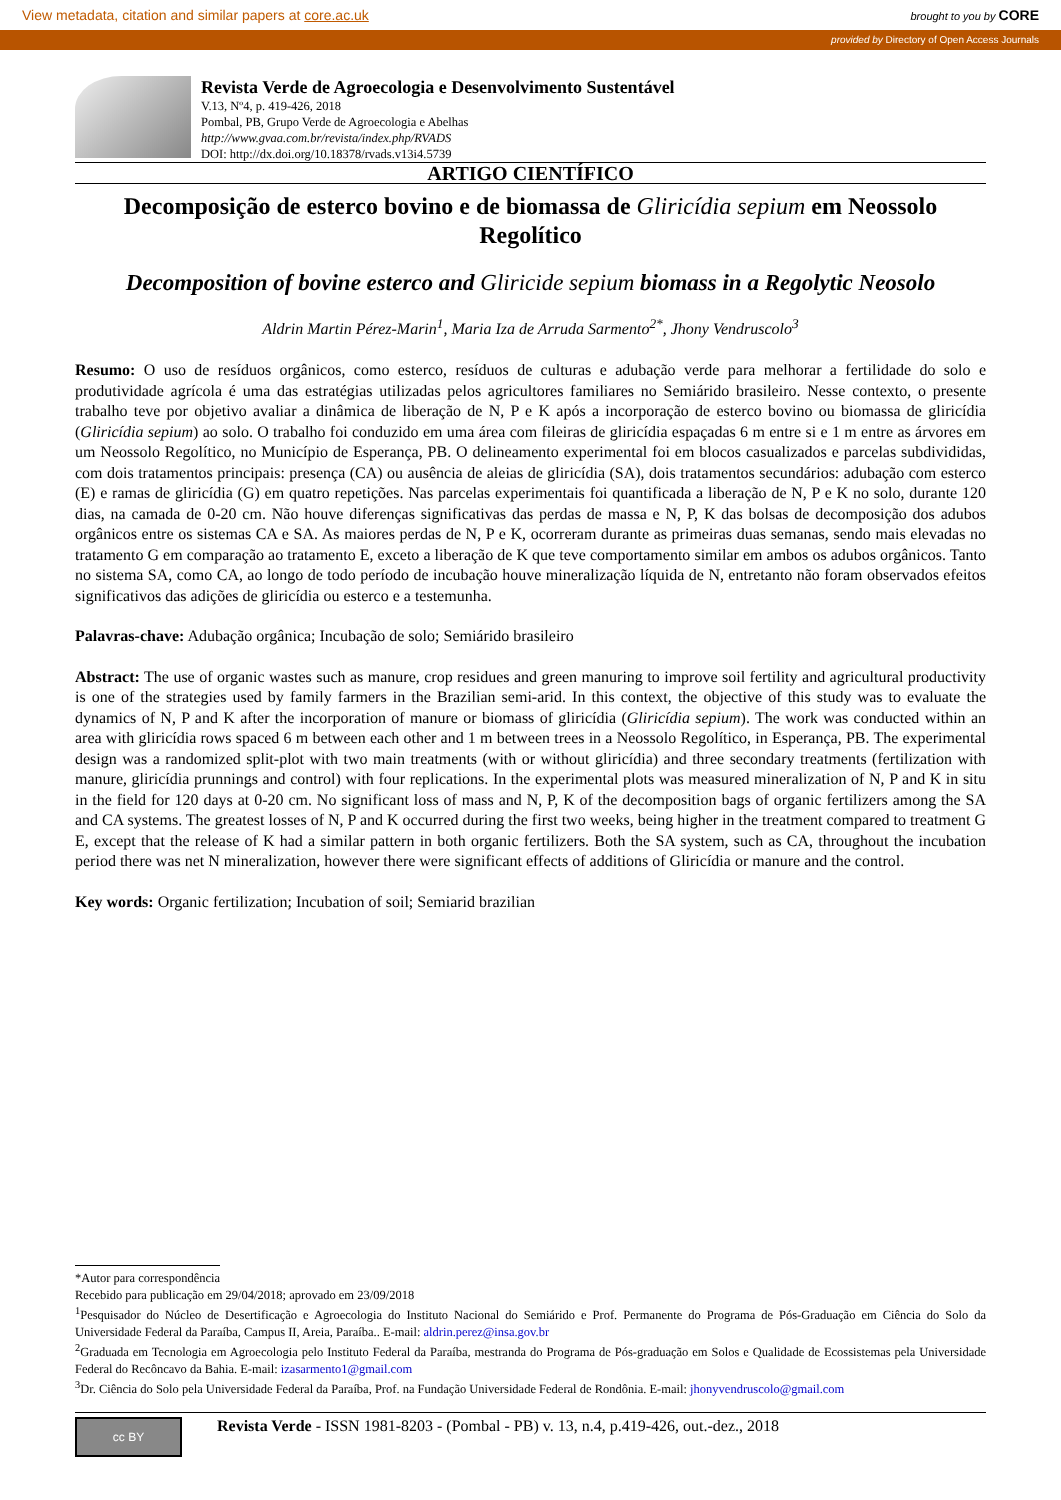View metadata, citation and similar papers at core.ac.uk brought to you by CORE
provided by Directory of Open Access Journals
Revista Verde de Agroecologia e Desenvolvimento Sustentável
V.13, Nº4, p. 419-426, 2018
Pombal, PB, Grupo Verde de Agroecologia e Abelhas
http://www.gvaa.com.br/revista/index.php/RVADS
DOI: http://dx.doi.org/10.18378/rvads.v13i4.5739
ARTIGO CIENTÍFICO
Decomposição de esterco bovino e de biomassa de Gliricídia sepium em Neossolo Regolítico
Decomposition of bovine esterco and Gliricide sepium biomass in a Regolytic Neosolo
Aldrin Martin Pérez-Marin<sup>1</sup>, Maria Iza de Arruda Sarmento<sup>2*</sup>, Jhony Vendruscolo<sup>3</sup>
Resumo: O uso de resíduos orgânicos, como esterco, resíduos de culturas e adubação verde para melhorar a fertilidade do solo e produtividade agrícola é uma das estratégias utilizadas pelos agricultores familiares no Semiárido brasileiro. Nesse contexto, o presente trabalho teve por objetivo avaliar a dinâmica de liberação de N, P e K após a incorporação de esterco bovino ou biomassa de gliricídia (Gliricídia sepium) ao solo. O trabalho foi conduzido em uma área com fileiras de gliricídia espaçadas 6 m entre si e 1 m entre as árvores em um Neossolo Regolítico, no Município de Esperança, PB. O delineamento experimental foi em blocos casualizados e parcelas subdivididas, com dois tratamentos principais: presença (CA) ou ausência de aleias de gliricídia (SA), dois tratamentos secundários: adubação com esterco (E) e ramas de gliricídia (G) em quatro repetições. Nas parcelas experimentais foi quantificada a liberação de N, P e K no solo, durante 120 dias, na camada de 0-20 cm. Não houve diferenças significativas das perdas de massa e N, P, K das bolsas de decomposição dos adubos orgânicos entre os sistemas CA e SA. As maiores perdas de N, P e K, ocorreram durante as primeiras duas semanas, sendo mais elevadas no tratamento G em comparação ao tratamento E, exceto a liberação de K que teve comportamento similar em ambos os adubos orgânicos. Tanto no sistema SA, como CA, ao longo de todo período de incubação houve mineralização líquida de N, entretanto não foram observados efeitos significativos das adições de gliricídia ou esterco e a testemunha.
Palavras-chave: Adubação orgânica; Incubação de solo; Semiárido brasileiro
Abstract: The use of organic wastes such as manure, crop residues and green manuring to improve soil fertility and agricultural productivity is one of the strategies used by family farmers in the Brazilian semi-arid. In this context, the objective of this study was to evaluate the dynamics of N, P and K after the incorporation of manure or biomass of gliricídia (Gliricídia sepium). The work was conducted within an area with gliricídia rows spaced 6 m between each other and 1 m between trees in a Neossolo Regolítico, in Esperança, PB. The experimental design was a randomized split-plot with two main treatments (with or without gliricídia) and three secondary treatments (fertilization with manure, gliricídia prunnings and control) with four replications. In the experimental plots was measured mineralization of N, P and K in situ in the field for 120 days at 0-20 cm. No significant loss of mass and N, P, K of the decomposition bags of organic fertilizers among the SA and CA systems. The greatest losses of N, P and K occurred during the first two weeks, being higher in the treatment compared to treatment G E, except that the release of K had a similar pattern in both organic fertilizers. Both the SA system, such as CA, throughout the incubation period there was net N mineralization, however there were significant effects of additions of Gliricídia or manure and the control.
Key words: Organic fertilization; Incubation of soil; Semiarid brazilian
*Autor para correspondência
Recebido para publicação em 29/04/2018; aprovado em 23/09/2018
<sup>1</sup> Pesquisador do Núcleo de Desertificação e Agroecologia do Instituto Nacional do Semiárido e Prof. Permanente do Programa de Pós-Graduação em Ciência do Solo da Universidade Federal da Paraíba, Campus II, Areia, Paraíba.. E-mail: aldrin.perez@insa.gov.br
<sup>2</sup> Graduada em Tecnologia em Agroecologia pelo Instituto Federal da Paraíba, mestranda do Programa de Pós-graduação em Solos e Qualidade de Ecossistemas pela Universidade Federal do Recôncavo da Bahia. E-mail: izasarmento1@gmail.com
<sup>3</sup> Dr. Ciência do Solo pela Universidade Federal da Paraíba, Prof. na Fundação Universidade Federal de Rondônia. E-mail: jhonyvendruscolo@gmail.com
cc BY
Revista Verde - ISSN 1981-8203 - (Pombal - PB) v. 13, n.4, p.419-426, out.-dez., 2018